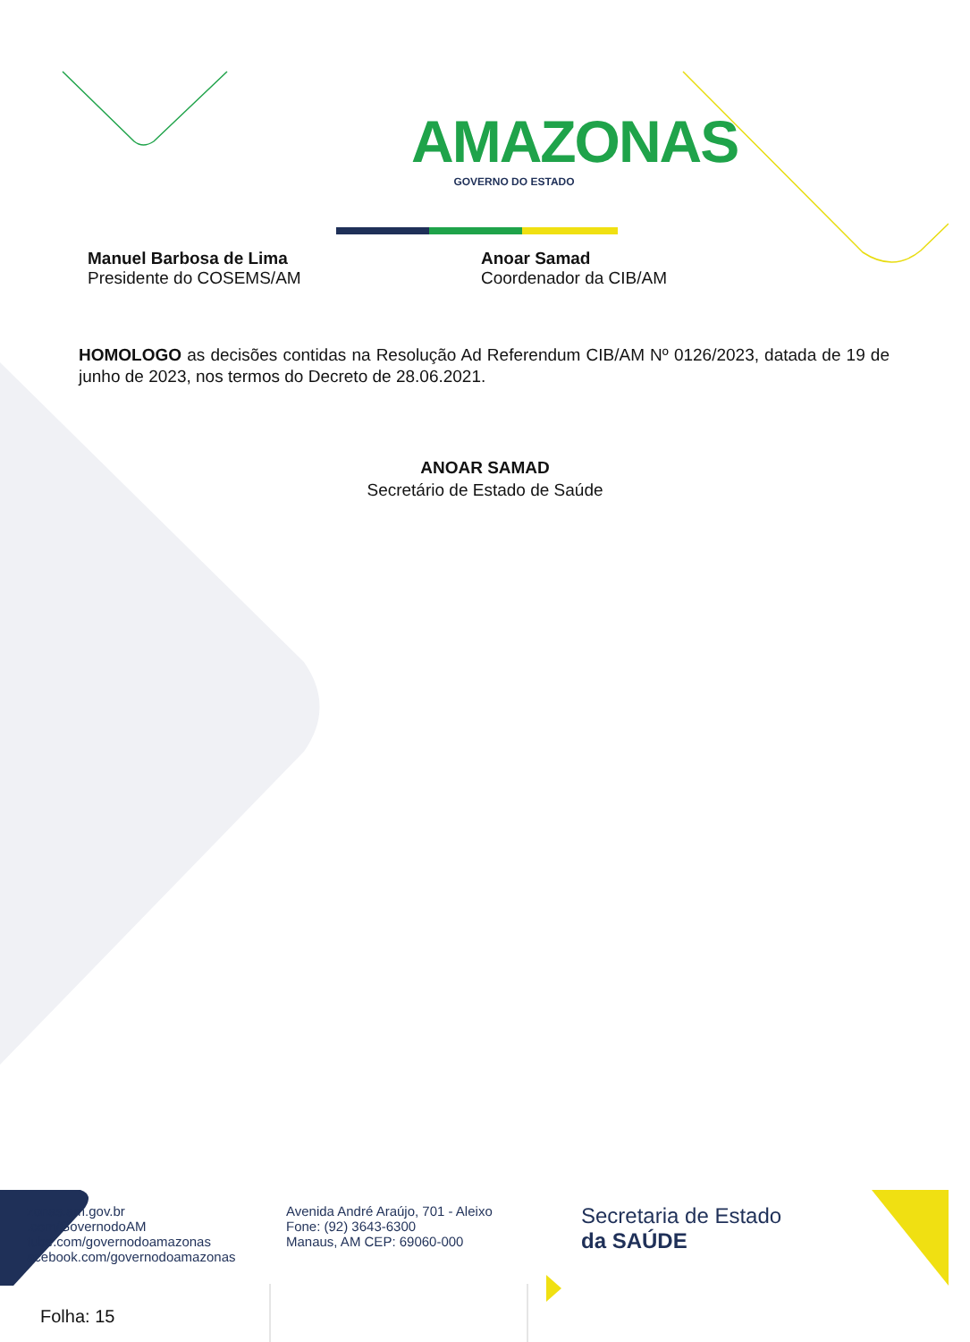AMAZONAS
GOVERNO DO ESTADO
Manuel Barbosa de Lima
Presidente do COSEMS/AM
Anoar Samad
Coordenador da CIB/AM
HOMOLOGO as decisões contidas na Resolução Ad Referendum CIB/AM Nº 0126/2023, datada de 19 de junho de 2023, nos termos do Decreto de 28.06.2021.
ANOAR SAMAD
Secretário de Estado de Saúde
zonas.am.gov.br
.com/GovernodoAM
tube.com/governodoamazonas
acebook.com/governodoamazonas
Avenida André Araújo, 701 - Aleixo
Fone: (92) 3643-6300
Manaus, AM CEP: 69060-000
Secretaria de Estado
da SAÚDE
Folha: 15